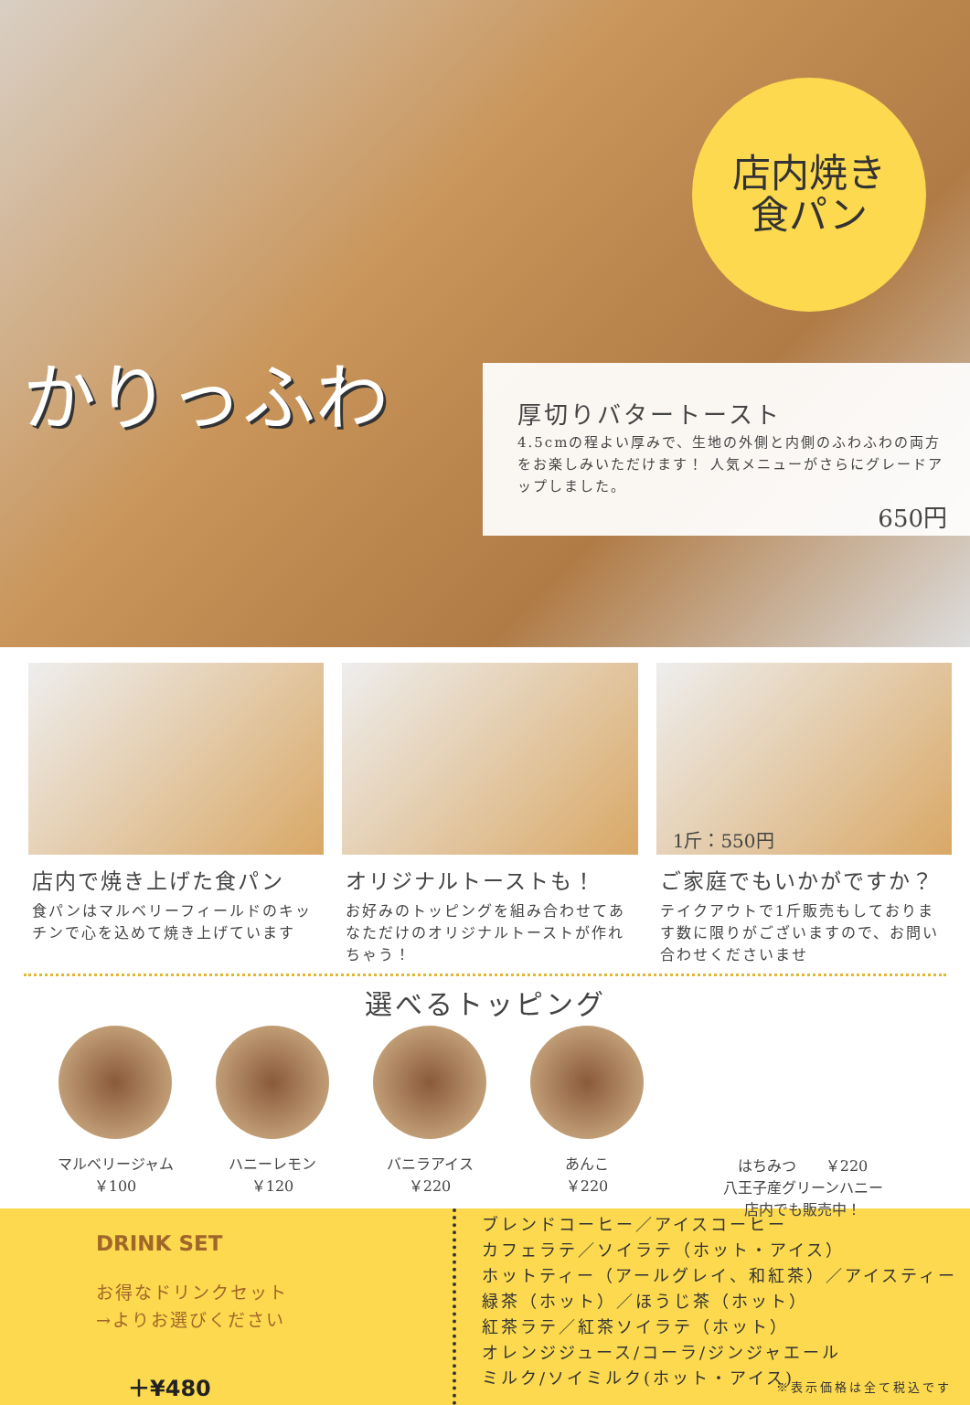かりっふわ
店内焼き
食パン
厚切りバタートースト
4.5cmの程よい厚みで、生地の外側と内側のふわふわの両方をお楽しみいただけます！ 人気メニューがさらにグレードアップしました。
650円
店内で焼き上げた食パン
食パンはマルベリーフィールドのキッチンで心を込めて焼き上げています
オリジナルトーストも！
お好みのトッピングを組み合わせてあなただけのオリジナルトーストが作れちゃう！
1斤：550円
ご家庭でもいかがですか？
テイクアウトで1斤販売もしております数に限りがございますので、お問い合わせくださいませ
選べるトッピング
マルベリージャム
￥100
ハニーレモン
￥120
バニラアイス
￥220
あんこ
￥220
はちみつ　　￥220
八王子産グリーンハニー
店内でも販売中！
DRINK SET
お得なドリンクセット
→よりお選びください
＋¥480
ブレンドコーヒー／アイスコーヒー
カフェラテ／ソイラテ（ホット・アイス）
ホットティー（アールグレイ、和紅茶）／アイスティー
緑茶（ホット）／ほうじ茶（ホット）
紅茶ラテ／紅茶ソイラテ（ホット）
オレンジジュース/コーラ/ジンジャエール
ミルク/ソイミルク(ホット・アイス)
※表示価格は全て税込です